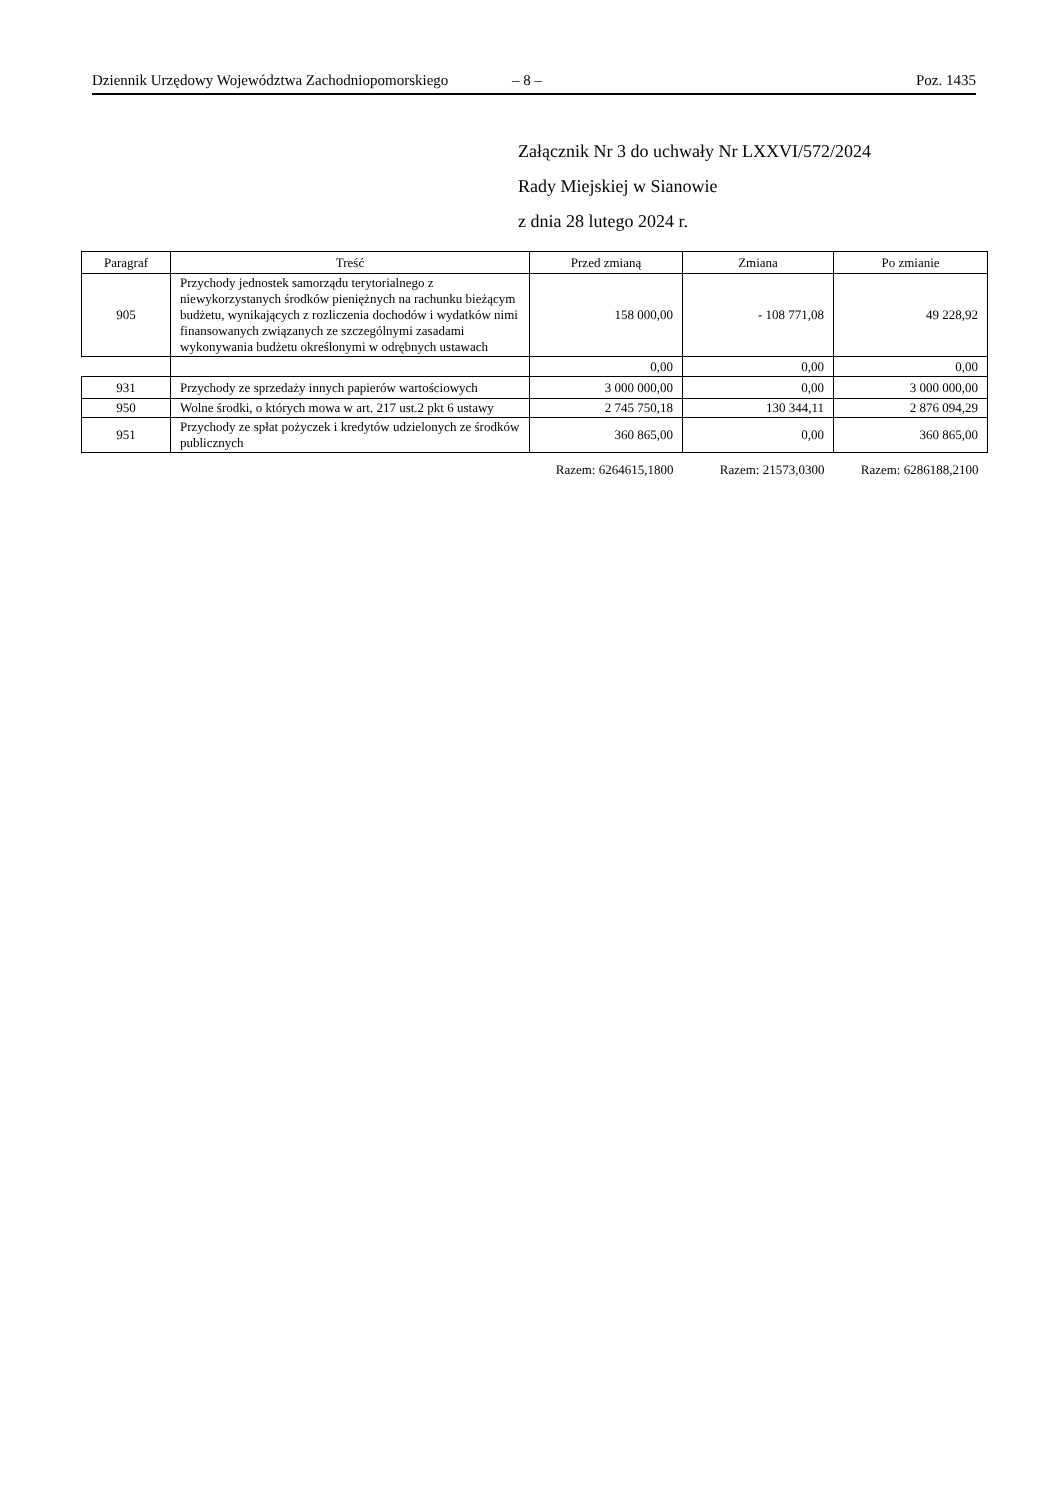Dziennik Urzędowy Województwa Zachodniopomorskiego
– 8 – Poz. 1435
Załącznik Nr 3 do uchwały Nr LXXVI/572/2024
Rady Miejskiej w Sianowie
z dnia 28 lutego 2024 r.
| Paragraf | Treść | Przed zmianą | Zmiana | Po zmianie |
| --- | --- | --- | --- | --- |
| 905 | Przychody jednostek samorządu terytorialnego z niewykorzystanych środków pieniężnych na rachunku bieżącym budżetu, wynikających z rozliczenia dochodów i wydatków nimi finansowanych związanych ze szczególnymi zasadami wykonywania budżetu określonymi w odrębnych ustawach | 158 000,00 | - 108 771,08 | 49 228,92 |
| | | 0,00 | 0,00 | 0,00 |
| 931 | Przychody ze sprzedaży innych papierów wartościowych | 3 000 000,00 | 0,00 | 3 000 000,00 |
| 950 | Wolne środki, o których mowa w art. 217 ust.2 pkt 6 ustawy | 2 745 750,18 | 130 344,11 | 2 876 094,29 |
| 951 | Przychody ze spłat pożyczek i kredytów udzielonych ze środków publicznych | 360 865,00 | 0,00 | 360 865,00 |
| | | Razem: 6264615,1800 | Razem: 21573,0300 | Razem: 6286188,2100 |